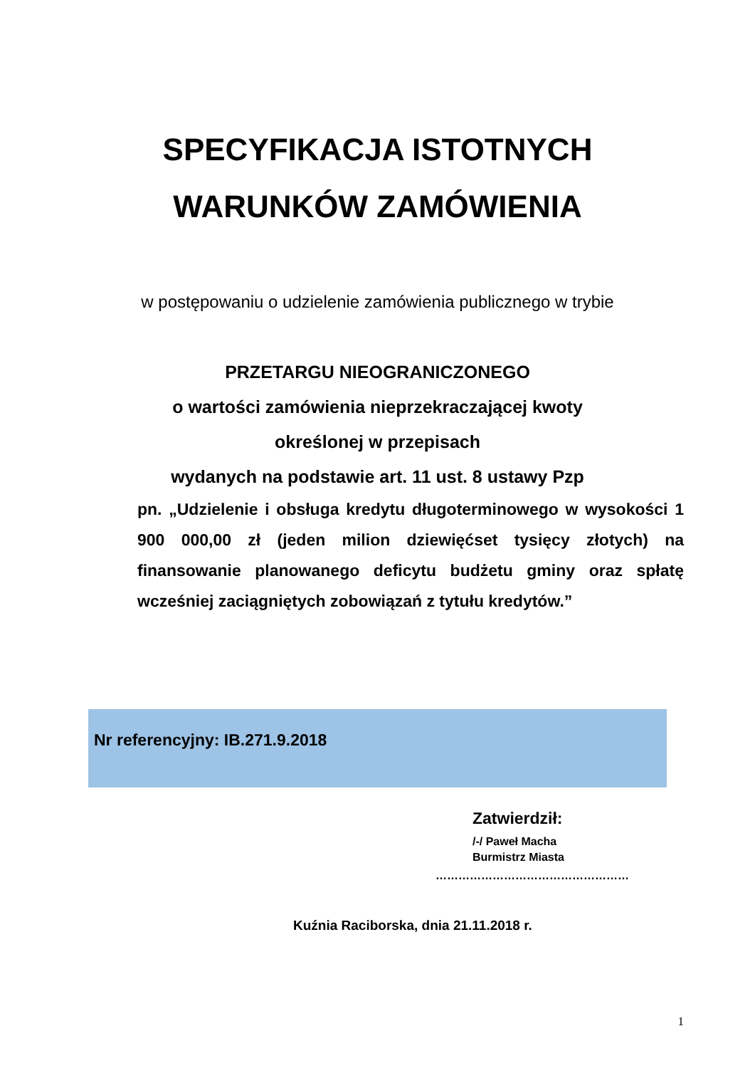SPECYFIKACJA ISTOTNYCH
WARUNKÓW ZAMÓWIENIA
w postępowaniu o udzielenie zamówienia publicznego w trybie
PRZETARGU NIEOGRANICZONEGO
o wartości zamówienia nieprzekraczającej kwoty
określonej w przepisach
wydanych na podstawie art. 11 ust. 8 ustawy Pzp
pn. „Udzielenie i obsługa kredytu długoterminowego w wysokości 1 900 000,00 zł (jeden milion dziewięćset tysięcy złotych) na finansowanie planowanego deficytu budżetu gminy oraz spłatę wcześniej zaciągniętych zobowiązań z tytułu kredytów.”
Nr referencyjny: IB.271.9.2018
Zatwierdził:
/-/ Paweł Macha
Burmistrz Miasta
……………………………………………
Kuźnia Raciborska, dnia 21.11.2018 r.
1